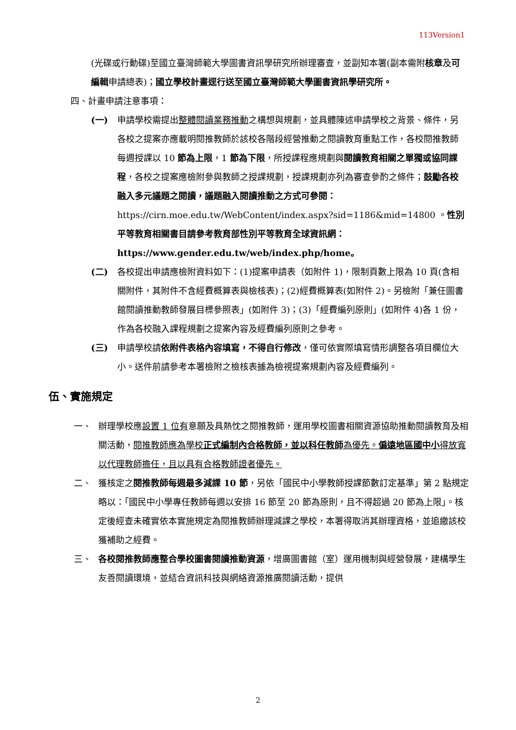113Version1
(光碟或行動碟)至國立臺灣師範大學圖書資訊學研究所辦理審查，並副知本署(副本需附核章及可編輯申請總表)；國立學校計畫逕行送至國立臺灣師範大學圖書資訊學研究所。
四、計畫申請注意事項：
(一) 申請學校需提出整體閱讀業務推動之構想與規劃，並具體陳述申請學校之背景、條件，另各校之提案亦應載明閱推教師於該校各階段經營推動之閱讀教育重點工作，各校閱推教師每週授課以 10 節為上限，1 節為下限，所授課程應規劃與閱讀教育相關之單獨或協同課程，各校之提案應檢附參與教師之授課規劃，授課規劃亦列為審查參酌之條件；鼓勵各校融入多元議題之閱讀，議題融入閱讀推動之方式可參閱： https://cirn.moe.edu.tw/WebContent/index.aspx?sid=1186&mid=14800 。性別平等教育相關書目請參考教育部性別平等教育全球資訊網：https://www.gender.edu.tw/web/index.php/home。
(二) 各校提出申請應檢附資料如下：(1)提案申請表（如附件 1)，限制頁數上限為 10 頁(含相關附件，其附件不含經費概算表與檢核表)；(2)經費概算表(如附件 2)。另檢附「兼任圖書館閱讀推動教師發展目標參照表」(如附件 3)；(3)「經費編列原則」(如附件 4)各 1 份，作為各校融入課程規劃之提案內容及經費編列原則之參考。
(三) 申請學校請依附件表格內容填寫，不得自行修改，僅可依實際填寫情形調整各項目欄位大小。送件前請參考本署檢附之檢核表據為檢視提案規劃內容及經費編列。
伍、實施規定
一、 辦理學校應設置 1 位有意願及具熱忱之閱推教師，運用學校圖書相關資源協助推動閱讀教育及相關活動，閱推教師應為學校正式編制內合格教師，並以科任教師為優先。偏遠地區國中小得放寬以代理教師擔任，且以具有合格教師證者優先。
二、 獲核定之閱推教師每週最多減課 10 節，另依「國民中小學教師授課節數訂定基準」第 2 點規定略以：「國民中小學專任教師每週以安排 16 節至 20 節為原則，且不得超過 20 節為上限」。核定後經查未確實依本實施規定為閱推教師辦理減課之學校，本署得取消其辦理資格，並追繳該校獲補助之經費。
三、 各校閱推教師應整合學校圖書閱讀推動資源，增廣圖書館（室）運用機制與經營發展，建構學生友善閱讀環境，並結合資訊科技與網絡資源推廣閱讀活動，提供
2